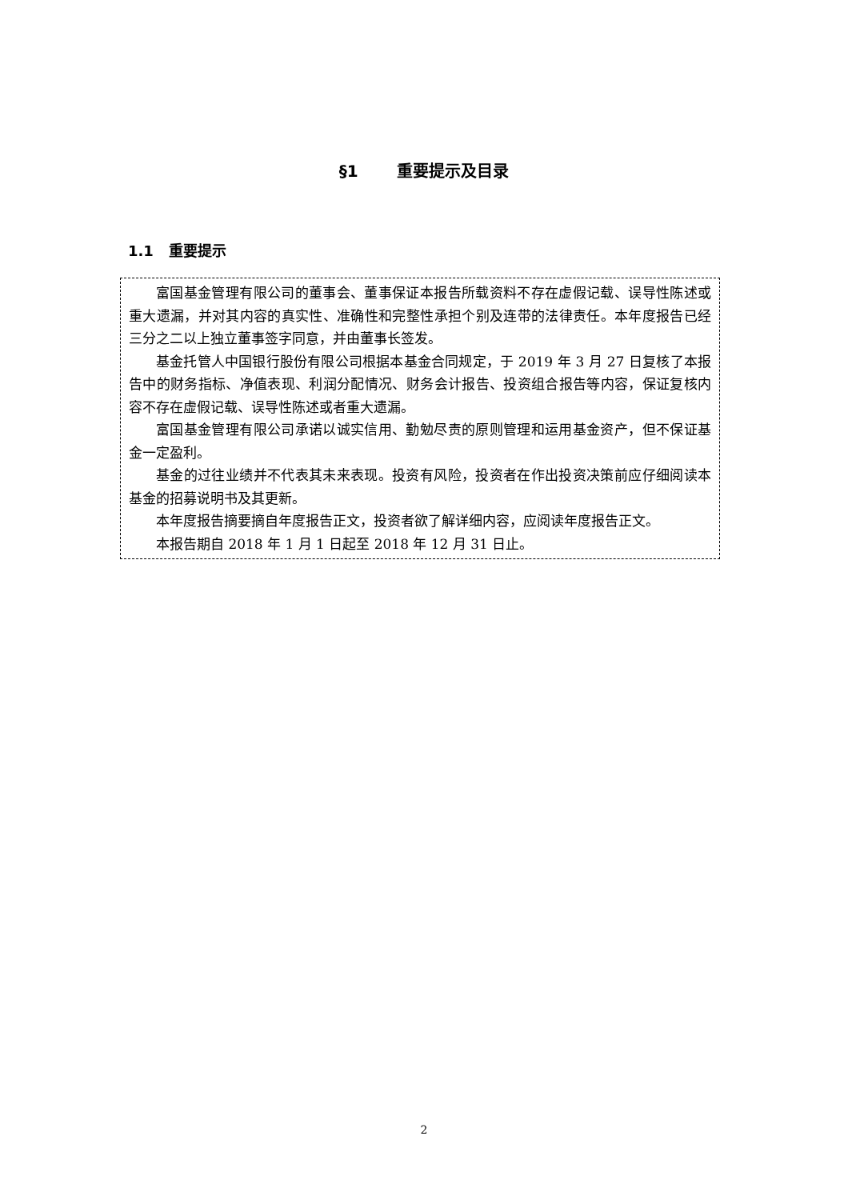§1 重要提示及目录
1.1 重要提示
富国基金管理有限公司的董事会、董事保证本报告所载资料不存在虚假记载、误导性陈述或重大遗漏，并对其内容的真实性、准确性和完整性承担个别及连带的法律责任。本年度报告已经三分之二以上独立董事签字同意，并由董事长签发。
基金托管人中国银行股份有限公司根据本基金合同规定，于 2019 年 3 月 27 日复核了本报告中的财务指标、净值表现、利润分配情况、财务会计报告、投资组合报告等内容，保证复核内容不存在虚假记载、误导性陈述或者重大遗漏。
富国基金管理有限公司承诺以诚实信用、勤勉尽责的原则管理和运用基金资产，但不保证基金一定盈利。
基金的过往业绩并不代表其未来表现。投资有风险，投资者在作出投资决策前应仔细阅读本基金的招募说明书及其更新。
本年度报告摘要摘自年度报告正文，投资者欲了解详细内容，应阅读年度报告正文。
本报告期自 2018 年 1 月 1 日起至 2018 年 12 月 31 日止。
2